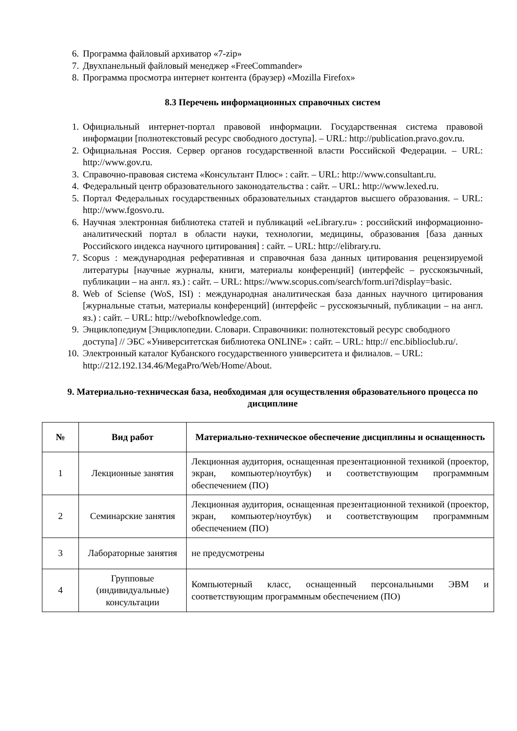6. Программа файловый архиватор «7-zip»
7. Двухпанельный файловый менеджер «FreeCommander»
8. Программа просмотра интернет контента (браузер) «Mozilla Firefox»
8.3 Перечень информационных справочных систем
1. Официальный интернет-портал правовой информации. Государственная система правовой информации [полнотекстовый ресурс свободного доступа]. – URL: http://publication.pravo.gov.ru.
2. Официальная Россия. Сервер органов государственной власти Российской Федерации. – URL: http://www.gov.ru.
3. Справочно-правовая система «Консультант Плюс» : сайт. – URL: http://www.consultant.ru.
4. Федеральный центр образовательного законодательства : сайт. – URL: http://www.lexed.ru.
5. Портал Федеральных государственных образовательных стандартов высшего образования. – URL: http://www.fgosvo.ru.
6. Научная электронная библиотека статей и публикаций «eLibrary.ru» : российский информационно-аналитический портал в области науки, технологии, медицины, образования [база данных Российского индекса научного цитирования] : сайт. – URL: http://elibrary.ru.
7. Scopus : международная реферативная и справочная база данных цитирования рецензируемой литературы [научные журналы, книги, материалы конференций] (интерфейс – русскоязычный, публикации – на англ. яз.) : сайт. – URL: https://www.scopus.com/search/form.uri?display=basic.
8. Web of Sciense (WoS, ISI) : международная аналитическая база данных научного цитирования [журнальные статьи, материалы конференций] (интерфейс – русскоязычный, публикации – на англ. яз.) : сайт. – URL: http://webofknowledge.com.
9. Энциклопедиум [Энциклопедии. Словари. Справочники: полнотекстовый ресурс свободного доступа] // ЭБС «Университетская библиотека ONLINE» : сайт. – URL: http:// enc.biblioclub.ru/.
10. Электронный каталог Кубанского государственного университета и филиалов. – URL: http://212.192.134.46/MegaPro/Web/Home/About.
9. Материально-техническая база, необходимая для осуществления образовательного процесса по дисциплине
| № | Вид работ | Материально-техническое обеспечение дисциплины и оснащенность |
| --- | --- | --- |
| 1 | Лекционные занятия | Лекционная аудитория, оснащенная презентационной техникой (проектор, экран, компьютер/ноутбук) и соответствующим программным обеспечением (ПО) |
| 2 | Семинарские занятия | Лекционная аудитория, оснащенная презентационной техникой (проектор, экран, компьютер/ноутбук) и соответствующим программным обеспечением (ПО) |
| 3 | Лабораторные занятия | не предусмотрены |
| 4 | Групповые (индивидуальные) консультации | Компьютерный класс, оснащенный персональными ЭВМ и соответствующим программным обеспечением (ПО) |